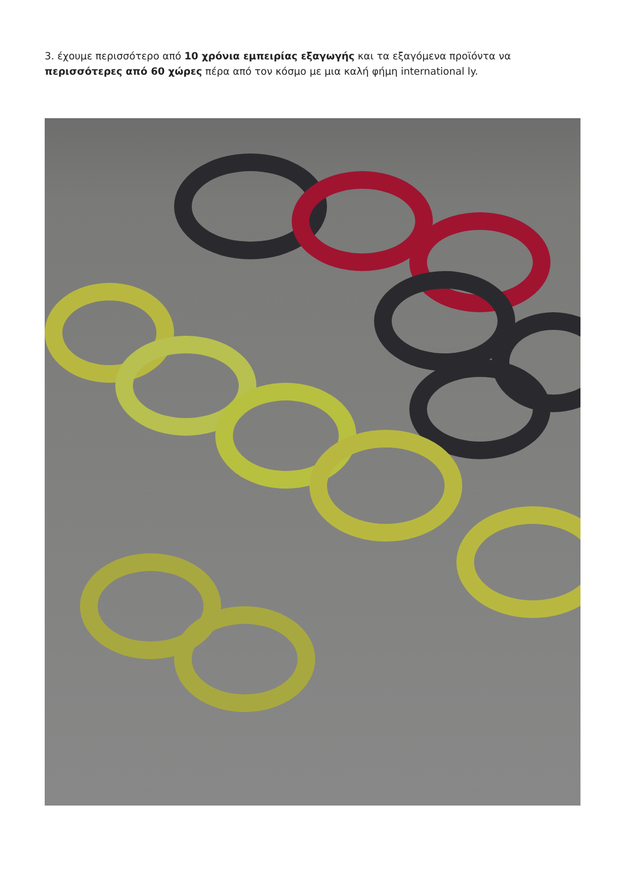3. έχουμε περισσότερο από 10 χρόνια εμπειρίας εξαγωγής και τα εξαγόμενα προϊόντα να περισσότερες από 60 χώρες πέρα από τον κόσμο με μια καλή φήμη international ly.